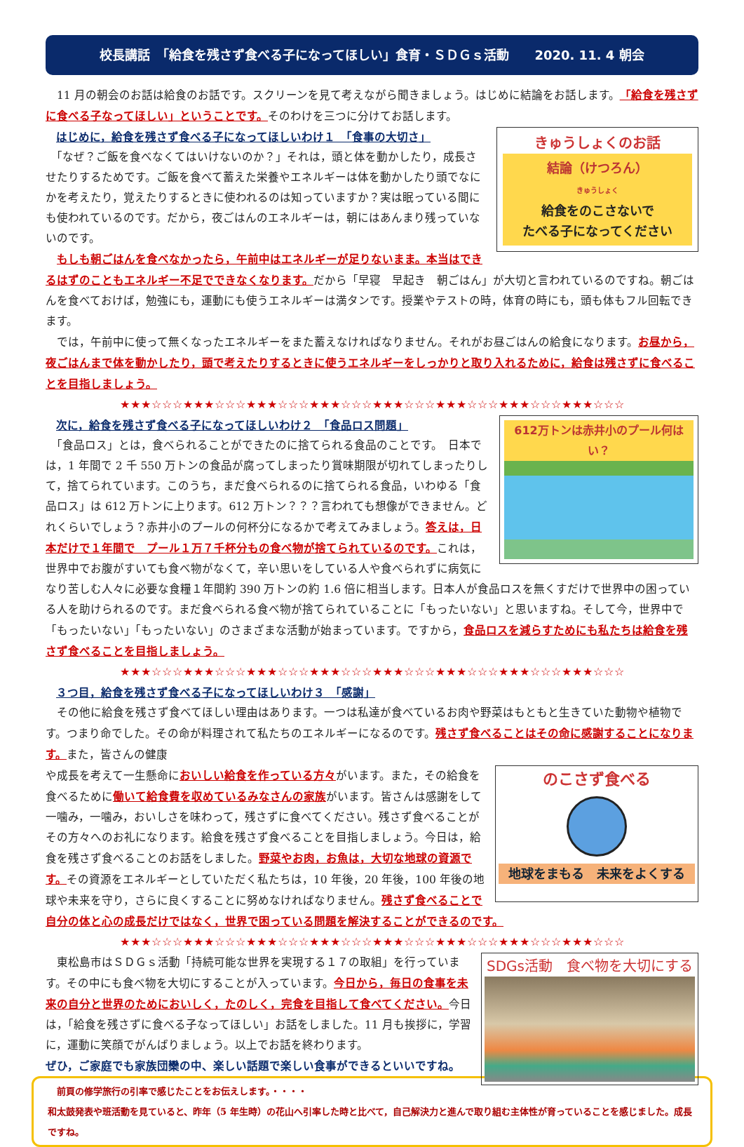校長講話　「給食を残さず食べる子になってほしい」食育・ＳＤＧｓ活動　　2020. 11. 4 朝会
　11 月の朝会のお話は給食のお話です。スクリーンを見て考えながら聞きましょう。はじめに結論をお話します。「給食を残さずに食べる子なってほしい」ということです。そのわけを三つに分けてお話します。
きゅうしょくのお話
結論（けつろん）
きゅうしょく
給食をのこさないで
たべる子になってください
はじめに，給食を残さず食べる子になってほしいわけ１　「食事の大切さ」
　「なぜ？ご飯を食べなくてはいけないのか？」それは，頭と体を動かしたり，成長させたりするためです。ご飯を食べて蓄えた栄養やエネルギーは体を動かしたり頭でなにかを考えたり，覚えたりするときに使われるのは知っていますか？実は眠っている間にも使われているのです。だから，夜ごはんのエネルギーは，朝にはあんまり残っていないのです。
　もしも朝ごはんを食べなかったら，午前中はエネルギーが足りないまま。本当はできるはずのこともエネルギー不足でできなくなります。だから「早寝　早起き　朝ごはん」が大切と言われているのですね。朝ごはんを食べておけば，勉強にも，運動にも使うエネルギーは満タンです。授業やテストの時，体育の時にも，頭も体もフル回転できます。
　では，午前中に使って無くなったエネルギーをまた蓄えなければなりません。それがお昼ごはんの給食になります。お昼から，夜ごはんまで体を動かしたり，頭で考えたりするときに使うエネルギーをしっかりと取り入れるために，給食は残さずに食べることを目指しましょう。
★★★☆☆☆★★★☆☆☆★★★☆☆☆★★★☆☆☆★★★☆☆☆★★★☆☆☆★★★☆☆☆★★★☆☆☆
612万トンは赤井小のプール何はい？
次に，給食を残さず食べる子になってほしいわけ２　「食品ロス問題」
　「食品ロス」とは，食べられることができたのに捨てられる食品のことです。　日本では，1 年間で 2 千 550 万トンの食品が腐ってしまったり賞味期限が切れてしまったりして，捨てられています。このうち，まだ食べられるのに捨てられる食品，いわゆる「食品ロス」は 612 万トンに上ります。612 万トン？？？言われても想像ができません。どれくらいでしょう？赤井小のプールの何杯分になるかで考えてみましょう。答えは，日本だけで１年間で　プール１万７千杯分もの食べ物が捨てられているのです。これは，世界中でお腹がすいても食べ物がなくて，辛い思いをしている人や食べられずに病気になり苦しむ人々に必要な食糧１年間約 390 万トンの約 1.6 倍に相当します。日本人が食品ロスを無くすだけで世界中の困っている人を助けられるのです。まだ食べられる食べ物が捨てられていることに「もったいない」と思いますね。そして今，世界中で「もったいない」「もったいない」のさまざまな活動が始まっています。ですから，食品ロスを減らすためにも私たちは給食を残さず食べることを目指しましょう。
★★★☆☆☆★★★☆☆☆★★★☆☆☆★★★☆☆☆★★★☆☆☆★★★☆☆☆★★★☆☆☆★★★☆☆☆
３つ目，給食を残さず食べる子になってほしいわけ３　「感謝」
　その他に給食を残さず食べてほしい理由はあります。一つは私達が食べているお肉や野菜はもともと生きていた動物や植物です。つまり命でした。その命が料理されて私たちのエネルギーになるのです。残さず食べることはその命に感謝することになります。また，皆さんの健康
のこさず食べる
地球をまもる　未来をよくする
や成長を考えて一生懸命においしい給食を作っている方々がいます。また，その給食を食べるために働いて給食費を収めているみなさんの家族がいます。皆さんは感謝をして一噛み，一噛み，おいしさを味わって，残さずに食べてください。残さず食べることがその方々へのお礼になります。給食を残さず食べることを目指しましょう。今日は，給食を残さず食べることのお話をしました。野菜やお肉，お魚は，大切な地球の資源です。その資源をエネルギーとしていただく私たちは，10 年後，20 年後，100 年後の地球や未来を守り，さらに良くすることに努めなければなりません。残さず食べることで自分の体と心の成長だけではなく，世界で困っている問題を解決することができるのです。
★★★☆☆☆★★★☆☆☆★★★☆☆☆★★★☆☆☆★★★☆☆☆★★★☆☆☆★★★☆☆☆★★★☆☆☆
SDGs活動　食べ物を大切にする
　東松島市はＳＤＧｓ活動「持続可能な世界を実現する１７の取組」を行っています。その中にも食べ物を大切にすることが入っています。今日から，毎日の食事を未来の自分と世界のためにおいしく，たのしく，完食を目指して食べてください。今日は，「給食を残さずに食べる子なってほしい」お話をしました。11 月も挨拶に，学習に，運動に笑顔でがんばりましょう。以上でお話を終わります。
ぜひ，ご家庭でも家族団欒の中、楽しい話題で楽しい食事ができるといいですね。
　前頁の修学旅行の引率で感じたことをお伝えします。・・・・
和太鼓発表や班活動を見ていると、昨年（5 年生時）の花山へ引率した時と比べて，自己解決力と進んで取り組む主体性が育っていることを感じました。成長ですね。